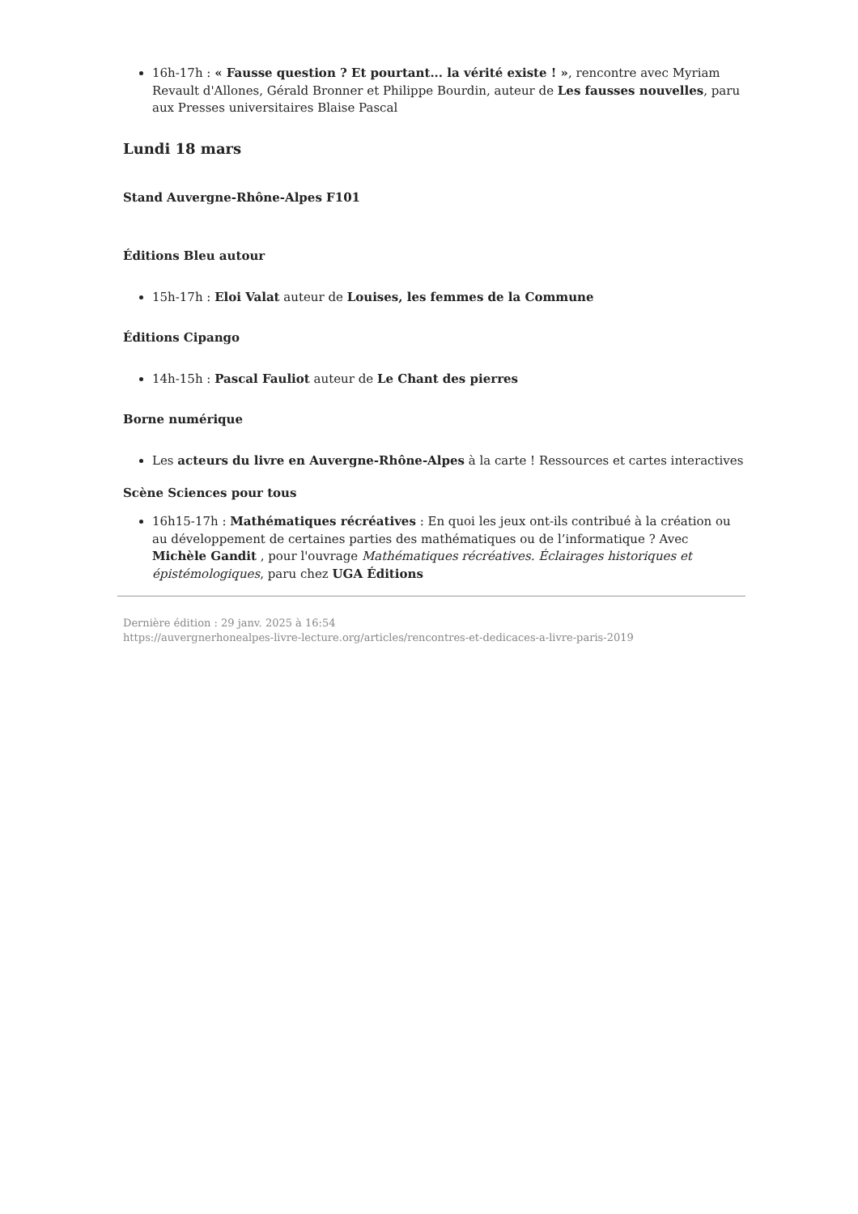16h-17h : « Fausse question ? Et pourtant... la vérité existe ! », rencontre avec Myriam Revault d'Allones, Gérald Bronner et Philippe Bourdin, auteur de Les fausses nouvelles, paru aux Presses universitaires Blaise Pascal
Lundi 18 mars
Stand Auvergne-Rhône-Alpes F101
Éditions Bleu autour
15h-17h : Eloi Valat auteur de Louises, les femmes de la Commune
Éditions Cipango
14h-15h : Pascal Fauliot auteur de Le Chant des pierres
Borne numérique
Les acteurs du livre en Auvergne-Rhône-Alpes à la carte ! Ressources et cartes interactives
Scène Sciences pour tous
16h15-17h : Mathématiques récréatives : En quoi les jeux ont-ils contribué à la création ou au développement de certaines parties des mathématiques ou de l’informatique ? Avec Michèle Gandit , pour l'ouvrage Mathématiques récréatives. Éclairages historiques et épistémologiques, paru chez UGA Éditions
Dernière édition : 29 janv. 2025 à 16:54
https://auvergnerhonealpes-livre-lecture.org/articles/rencontres-et-dedicaces-a-livre-paris-2019